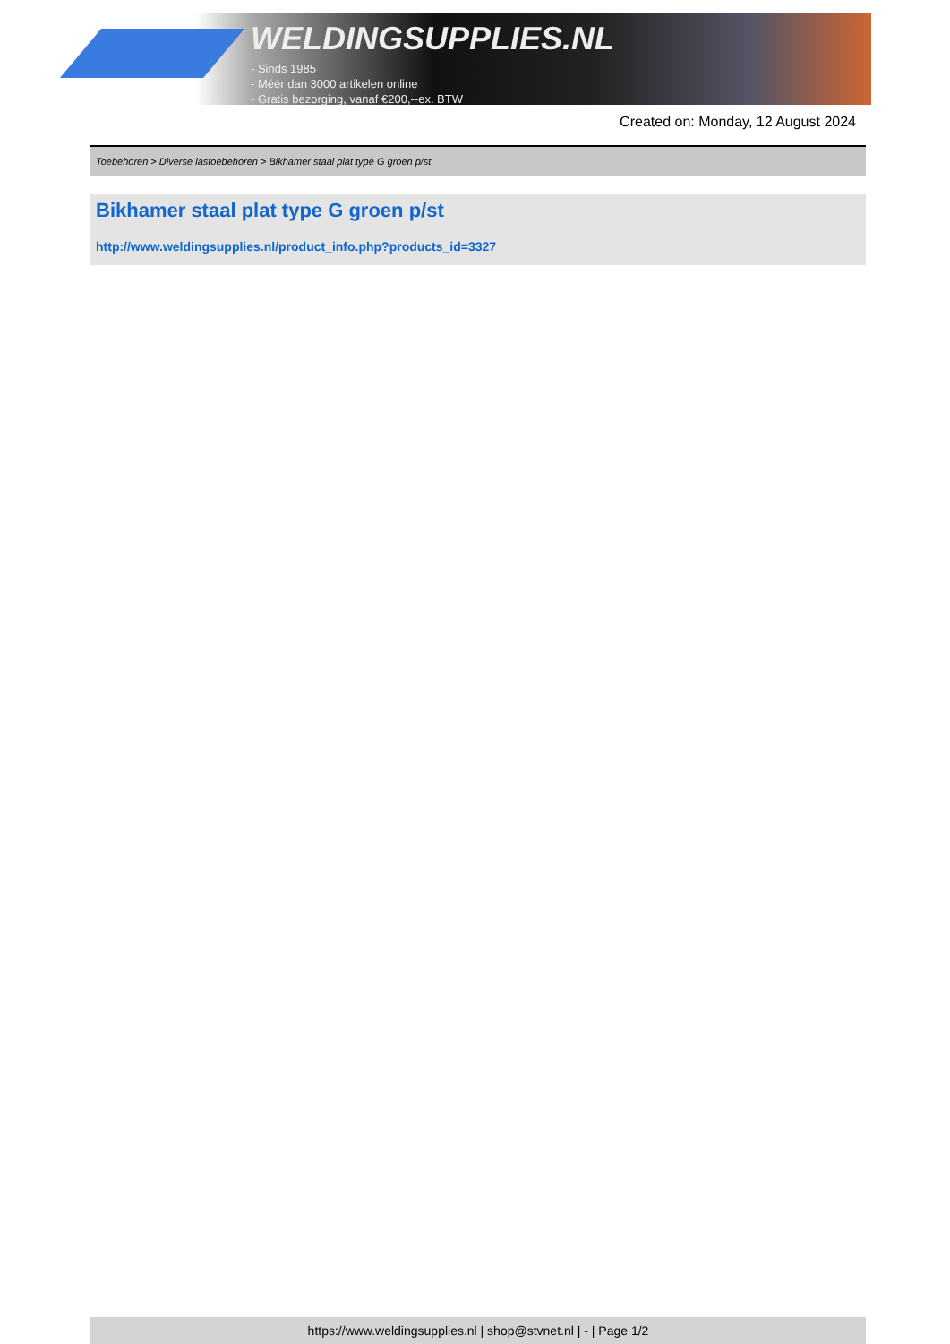WELDINGSUPPLIES.NL
- Sinds 1985
- Méér dan 3000 artikelen online
- Gratis bezorging, vanaf €200,--ex. BTW
Created on: Monday, 12 August 2024
Toebehoren > Diverse lastoebehoren > Bikhamer staal plat type G groen p/st
Bikhamer staal plat type G groen p/st
http://www.weldingsupplies.nl/product_info.php?products_id=3327
https://www.weldingsupplies.nl | shop@stvnet.nl | - | Page 1/2